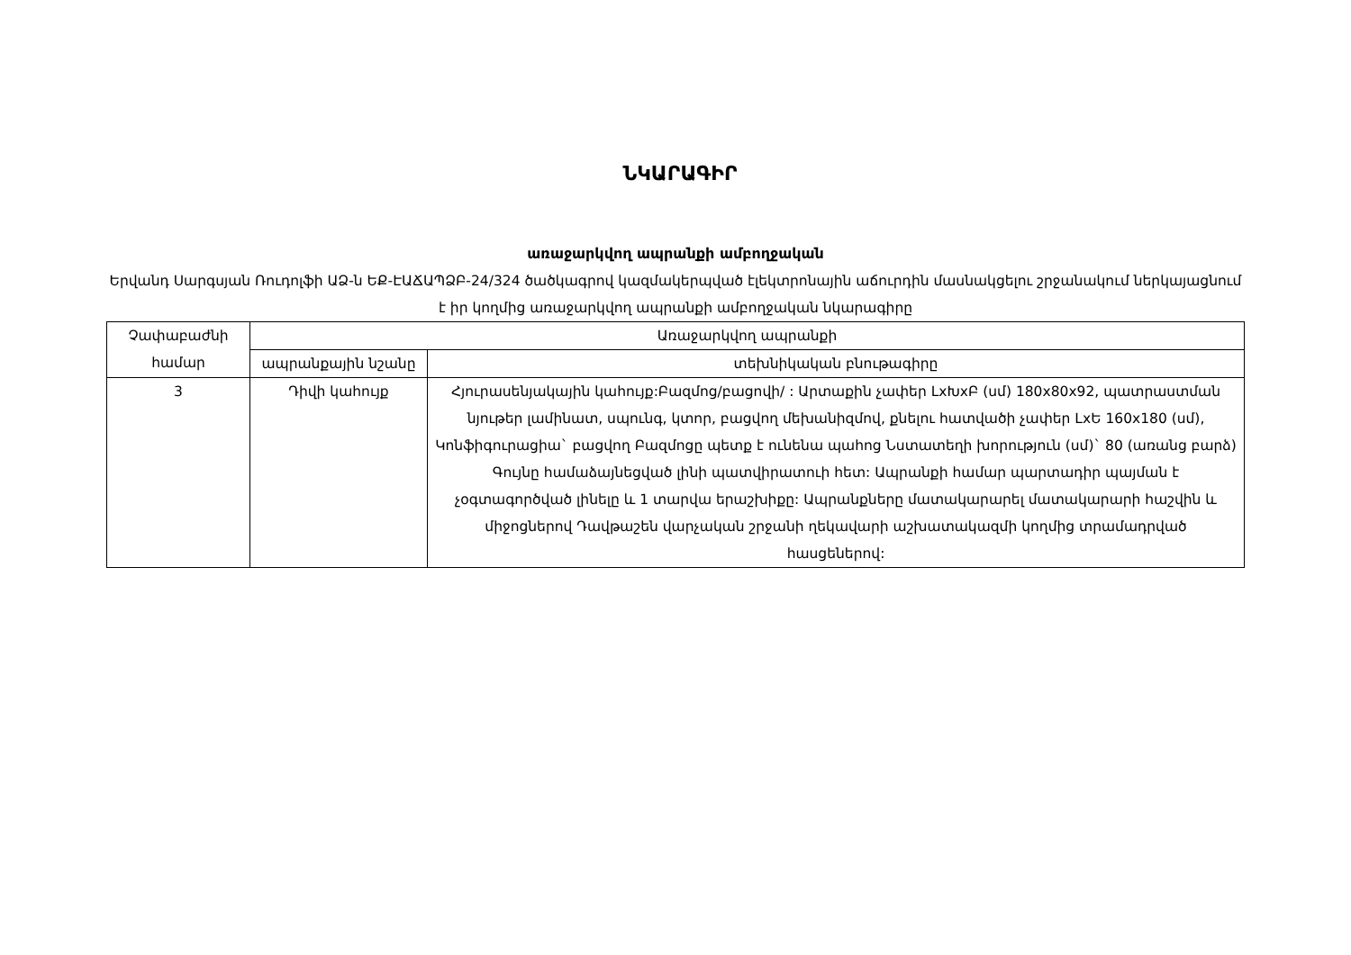ՆԿԱՐԱԳԻՐ
առաջարկվող ապրանքի ամբողջական
Երվանդ Սարգսյան Ռուդոլֆի ԱՁ-ն ԵՔ-ԷԱՃԱՊՁԲ-24/324 ծածկագրով կազմակերպված էլեկտրոնային աճուրդին մասնակցելու շրջանակում ներկայացնում է իր կողմից առաջարկվող ապրանքի ամբողջական նկարագիրը
| Չափաբաժնի համար | Առաջարկվող ապրանքի | |
| --- | --- | --- |
| | ապրանքային նշանը | տեխնիկական բնութագիրը |
| 3 | Դիվի կահույք | Հյուրասենյակային կահույք:Բազմոց/բացովի/ : Արտաքին չափեր LxԽxԲ (սմ) 180x80x92, պատրաստման նյութեր լամինատ, սպունգ, կտոր, բացվող մեխանիզմով, քնելու հատվածի չափեր LxԵ 160x180 (սմ), Կոնֆիգուրացիա` բացվող Բազմոցը պետք է ունենա պահոց Նստատեղի խորություն (սմ)` 80 (առանց բարձ) Գույնը համաձայնեցված լինի պատվիրատուի հետ: Ապրանքի համար պարտադիր պայման է չօգտագործված լինելը և 1 տարվա երաշխիքը: Ապրանքները մատակարարել մատակարարի հաշվին և միջոցներով Դավթաշեն վարչական շրջանի ղեկավարի աշխատակազմի կողմից տրամադրված հասցեներով: |